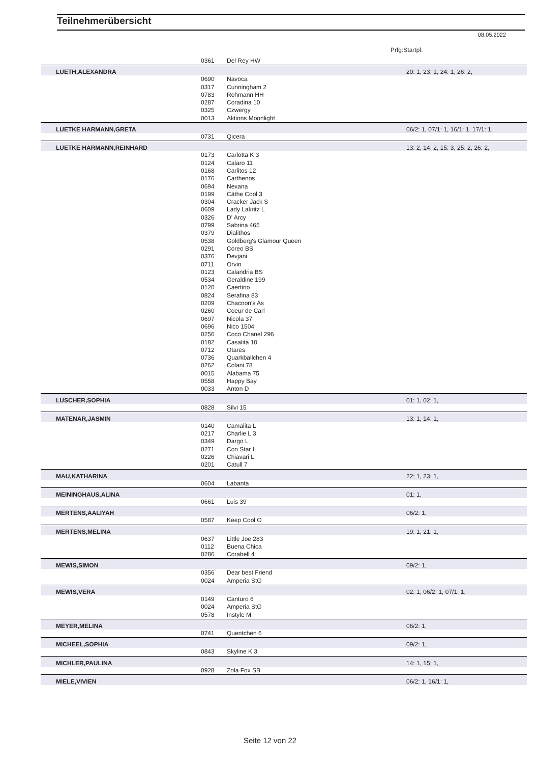Teilnehmerübersicht
08.05.2022
Prfg:Startpl.
| | 0361 | Del Rey HW | |
| LUETH,ALEXANDRA | | | 20: 1, 23: 1, 24: 1, 26: 2, |
| | 0690 | Navoca | |
| | 0317 | Cunningham 2 | |
| | 0783 | Rohmann HH | |
| | 0287 | Coradina 10 | |
| | 0325 | Czwergy | |
| | 0013 | Aktions Moonlight | |
| LUETKE HARMANN,GRETA | | | 06/2: 1, 07/1: 1, 16/1: 1, 17/1: 1, |
| | 0731 | Qicera | |
| LUETKE HARMANN,REINHARD | | | 13: 2, 14: 2, 15: 3, 25: 2, 26: 2, |
| | 0173 | Carlotta K 3 | |
| | 0124 | Calaro 11 | |
| | 0168 | Carlitos 12 | |
| | 0176 | Carthenos | |
| | 0694 | Nexana | |
| | 0199 | Cäthe Cool 3 | |
| | 0304 | Cracker Jack S | |
| | 0609 | Lady Lakritz L | |
| | 0326 | D' Arcy | |
| | 0799 | Sabrina 465 | |
| | 0379 | Dialithos | |
| | 0538 | Goldberg's Glamour Queen | |
| | 0291 | Coreo BS | |
| | 0376 | Devjani | |
| | 0711 | Orvin | |
| | 0123 | Calandria BS | |
| | 0534 | Geraldine 199 | |
| | 0120 | Caertino | |
| | 0824 | Serafina 83 | |
| | 0209 | Chacoon's As | |
| | 0260 | Coeur de Carl | |
| | 0697 | Nicola 37 | |
| | 0696 | Nico 1504 | |
| | 0256 | Coco Chanel 296 | |
| | 0182 | Casalita 10 | |
| | 0712 | Otares | |
| | 0736 | Quarkbällchen 4 | |
| | 0262 | Colani 78 | |
| | 0015 | Alabama 75 | |
| | 0558 | Happy Bay | |
| | 0033 | Anton D | |
| LUSCHER,SOPHIA | | | 01: 1, 02: 1, |
| | 0828 | Silvi 15 | |
| MATENAR,JASMIN | | | 13: 1, 14: 1, |
| | 0140 | Camalita L | |
| | 0217 | Charlie L 3 | |
| | 0349 | Dargo L | |
| | 0271 | Con Star L | |
| | 0226 | Chiavari L | |
| | 0201 | Catull 7 | |
| MAU,KATHARINA | | | 22: 1, 23: 1, |
| | 0604 | Labanta | |
| MEININGHAUS,ALINA | | | 01: 1, |
| | 0661 | Luis 39 | |
| MERTENS,AALIYAH | | | 06/2: 1, |
| | 0587 | Keep Cool O | |
| MERTENS,MELINA | | | 19: 1, 21: 1, |
| | 0637 | Little Joe 283 | |
| | 0112 | Buena Chica | |
| | 0286 | Corabell 4 | |
| MEWIS,SIMON | | | 09/2: 1, |
| | 0356 | Dear best Friend | |
| | 0024 | Amperia StG | |
| MEWIS,VERA | | | 02: 1, 06/2: 1, 07/1: 1, |
| | 0149 | Canturo 6 | |
| | 0024 | Amperia StG | |
| | 0578 | Instyle M | |
| MEYER,MELINA | | | 06/2: 1, |
| | 0741 | Quentchen 6 | |
| MICHEEL,SOPHIA | | | 09/2: 1, |
| | 0843 | Skyline K 3 | |
| MICHLER,PAULINA | | | 14: 1, 15: 1, |
| | 0928 | Zola Fox SB | |
| MIELE,VIVIEN | | | 06/2: 1, 16/1: 1, |
Seite 12 von 22